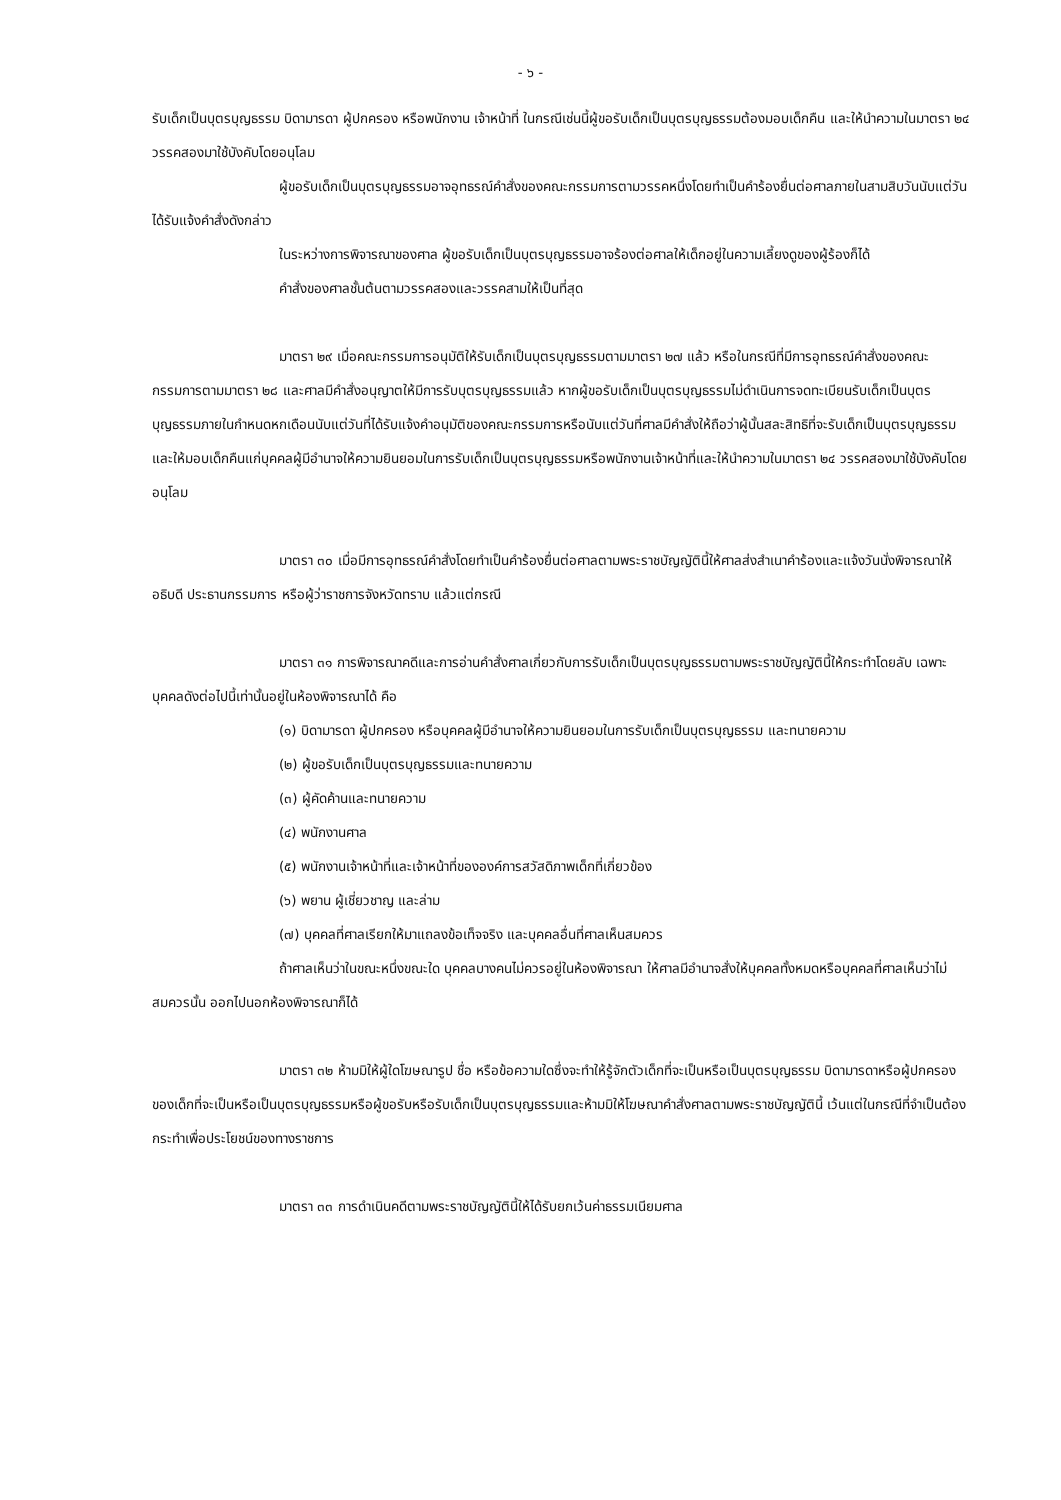- ๖ -
รับเด็กเป็นบุตรบุญธรรม บิดามารดา ผู้ปกครอง หรือพนักงาน เจ้าหน้าที่ ในกรณีเช่นนี้ผู้ขอรับเด็กเป็นบุตรบุญธรรมต้องมอบเด็กคืน และให้นำความในมาตรา ๒๔ วรรคสองมาใช้บังคับโดยอนุโลม
ผู้ขอรับเด็กเป็นบุตรบุญธรรมอาจอุทธรณ์คำสั่งของคณะกรรมการตามวรรคหนึ่งโดยทำเป็นคำร้องยื่นต่อศาลภายในสามสิบวันนับแต่วันได้รับแจ้งคำสั่งดังกล่าว
ในระหว่างการพิจารณาของศาล ผู้ขอรับเด็กเป็นบุตรบุญธรรมอาจร้องต่อศาลให้เด็กอยู่ในความเลี้ยงดูของผู้ร้องก็ได้
คำสั่งของศาลชั้นต้นตามวรรคสองและวรรคสามให้เป็นที่สุด
มาตรา ๒๙ เมื่อคณะกรรมการอนุมัติให้รับเด็กเป็นบุตรบุญธรรมตามมาตรา ๒๗ แล้ว หรือในกรณีที่มีการอุทธรณ์คำสั่งของคณะกรรมการตามมาตรา ๒๘ และศาลมีคำสั่งอนุญาตให้มีการรับบุตรบุญธรรมแล้ว หากผู้ขอรับเด็กเป็นบุตรบุญธรรมไม่ดำเนินการจดทะเบียนรับเด็กเป็นบุตรบุญธรรมภายในกำหนดหกเดือนนับแต่วันที่ได้รับแจ้งคำอนุมัติของคณะกรรมการหรือนับแต่วันที่ศาลมีคำสั่งให้ถือว่าผู้นั้นสละสิทธิที่จะรับเด็กเป็นบุตรบุญธรรม และให้มอบเด็กคืนแก่บุคคลผู้มีอำนาจให้ความยินยอมในการรับเด็กเป็นบุตรบุญธรรมหรือพนักงานเจ้าหน้าที่และให้นำความในมาตรา ๒๔ วรรคสองมาใช้บังคับโดยอนุโลม
มาตรา ๓๐ เมื่อมีการอุทธรณ์คำสั่งโดยทำเป็นคำร้องยื่นต่อศาลตามพระราชบัญญัตินี้ให้ศาลส่งสำเนาคำร้องและแจ้งวันนั่งพิจารณาให้อธิบดี ประธานกรรมการ หรือผู้ว่าราชการจังหวัดทราบ แล้วแต่กรณี
มาตรา ๓๑ การพิจารณาคดีและการอ่านคำสั่งศาลเกี่ยวกับการรับเด็กเป็นบุตรบุญธรรมตามพระราชบัญญัตินี้ให้กระทำโดยลับ เฉพาะบุคคลดังต่อไปนี้เท่านั้นอยู่ในห้องพิจารณาได้ คือ
(๑) บิดามารดา ผู้ปกครอง หรือบุคคลผู้มีอำนาจให้ความยินยอมในการรับเด็กเป็นบุตรบุญธรรม และทนายความ
(๒) ผู้ขอรับเด็กเป็นบุตรบุญธรรมและทนายความ
(๓) ผู้คัดค้านและทนายความ
(๔) พนักงานศาล
(๕) พนักงานเจ้าหน้าที่และเจ้าหน้าที่ขององค์การสวัสดิภาพเด็กที่เกี่ยวข้อง
(๖) พยาน ผู้เชี่ยวชาญ และล่าม
(๗) บุคคลที่ศาลเรียกให้มาแถลงข้อเท็จจริง และบุคคลอื่นที่ศาลเห็นสมควร
ถ้าศาลเห็นว่าในขณะหนึ่งขณะใด บุคคลบางคนไม่ควรอยู่ในห้องพิจารณา ให้ศาลมีอำนาจสั่งให้บุคคลทั้งหมดหรือบุคคลที่ศาลเห็นว่าไม่สมควรนั้น ออกไปนอกห้องพิจารณาก็ได้
มาตรา ๓๒ ห้ามมิให้ผู้ใดโฆษณารูป ชื่อ หรือข้อความใดซึ่งจะทำให้รู้จักตัวเด็กที่จะเป็นหรือเป็นบุตรบุญธรรม บิดามารดาหรือผู้ปกครองของเด็กที่จะเป็นหรือเป็นบุตรบุญธรรมหรือผู้ขอรับหรือรับเด็กเป็นบุตรบุญธรรมและห้ามมิให้โฆษณาคำสั่งศาลตามพระราชบัญญัตินี้ เว้นแต่ในกรณีที่จำเป็นต้องกระทำเพื่อประโยชน์ของทางราชการ
มาตรา ๓๓ การดำเนินคดีตามพระราชบัญญัตินี้ให้ได้รับยกเว้นค่าธรรมเนียมศาล